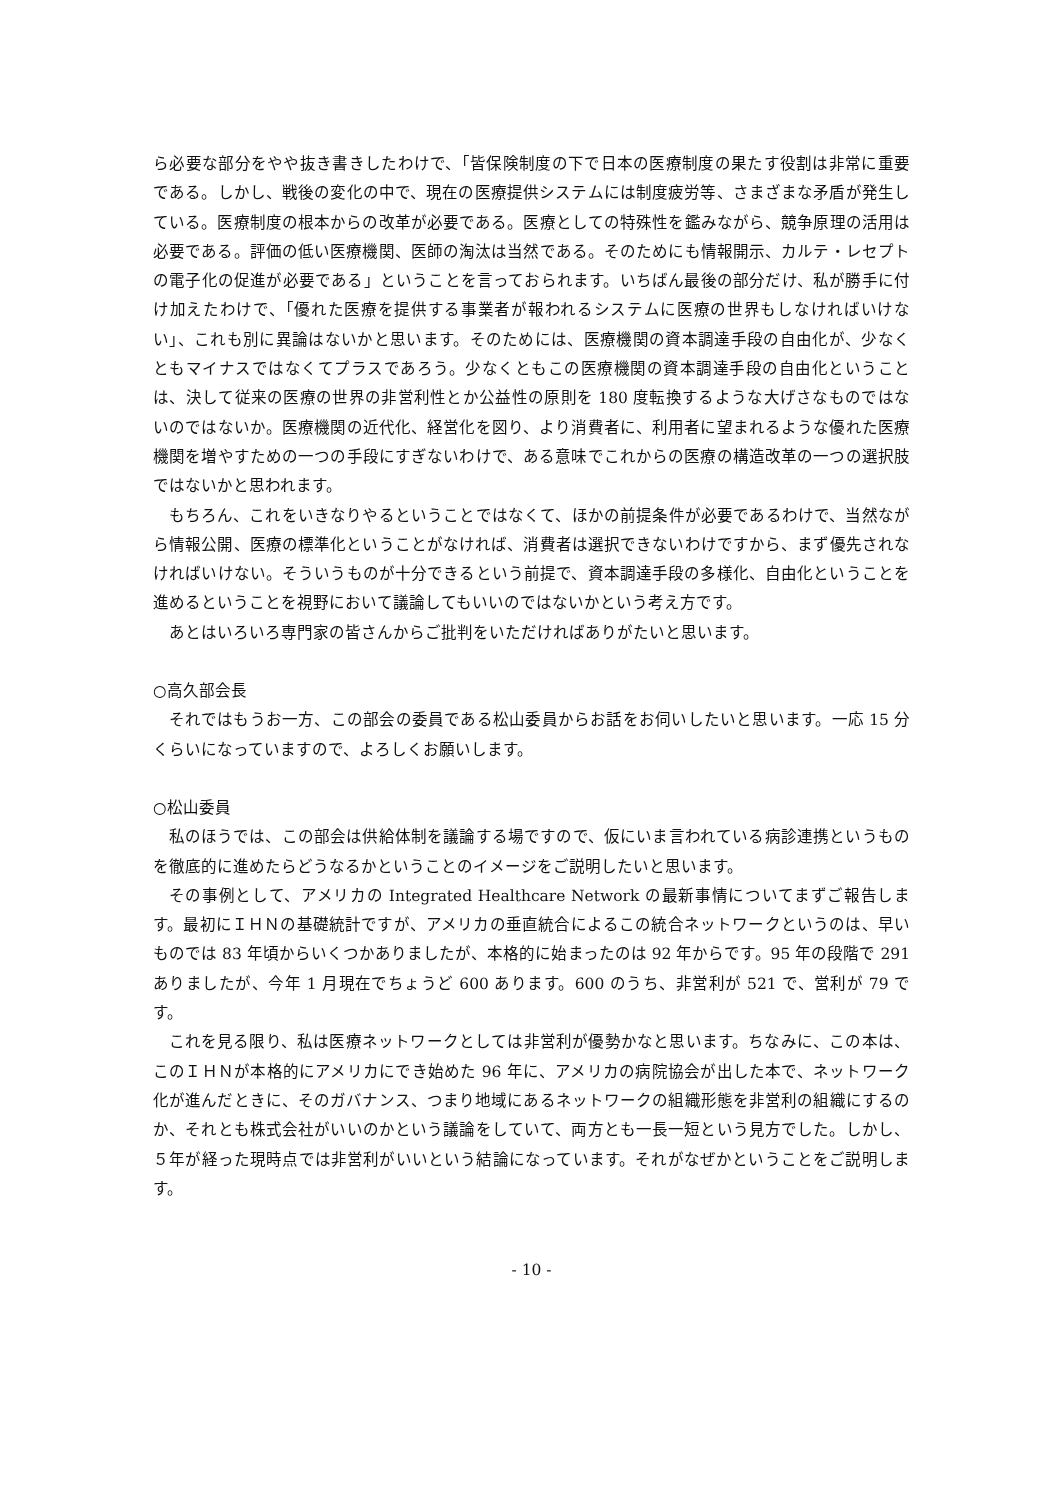ら必要な部分をやや抜き書きしたわけで、「皆保険制度の下で日本の医療制度の果たす役割は非常に重要である。しかし、戦後の変化の中で、現在の医療提供システムには制度疲労等、さまざまな矛盾が発生している。医療制度の根本からの改革が必要である。医療としての特殊性を鑑みながら、競争原理の活用は必要である。評価の低い医療機関、医師の淘汰は当然である。そのためにも情報開示、カルテ・レセプトの電子化の促進が必要である」ということを言っておられます。いちばん最後の部分だけ、私が勝手に付け加えたわけで、「優れた医療を提供する事業者が報われるシステムに医療の世界もしなければいけない」、これも別に異論はないかと思います。そのためには、医療機関の資本調達手段の自由化が、少なくともマイナスではなくてプラスであろう。少なくともこの医療機関の資本調達手段の自由化ということは、決して従来の医療の世界の非営利性とか公益性の原則を 180 度転換するような大げさなものではないのではないか。医療機関の近代化、経営化を図り、より消費者に、利用者に望まれるような優れた医療機関を増やすための一つの手段にすぎないわけで、ある意味でこれからの医療の構造改革の一つの選択肢ではないかと思われます。
もちろん、これをいきなりやるということではなくて、ほかの前提条件が必要であるわけで、当然ながら情報公開、医療の標準化ということがなければ、消費者は選択できないわけですから、まず優先されなければいけない。そういうものが十分できるという前提で、資本調達手段の多様化、自由化ということを進めるということを視野において議論してもいいのではないかという考え方です。
あとはいろいろ専門家の皆さんからご批判をいただければありがたいと思います。
○高久部会長
それではもうお一方、この部会の委員である松山委員からお話をお伺いしたいと思います。一応 15 分くらいになっていますので、よろしくお願いします。
○松山委員
私のほうでは、この部会は供給体制を議論する場ですので、仮にいま言われている病診連携というものを徹底的に進めたらどうなるかということのイメージをご説明したいと思います。
その事例として、アメリカの Integrated Healthcare Network の最新事情についてまずご報告します。最初にＩＨＮの基礎統計ですが、アメリカの垂直統合によるこの統合ネットワークというのは、早いものでは 83 年頃からいくつかありましたが、本格的に始まったのは 92 年からです。95 年の段階で 291 ありましたが、今年 1 月現在でちょうど 600 あります。600 のうち、非営利が 521 で、営利が 79 です。
これを見る限り、私は医療ネットワークとしては非営利が優勢かなと思います。ちなみに、この本は、このＩＨＮが本格的にアメリカにでき始めた 96 年に、アメリカの病院協会が出した本で、ネットワーク化が進んだときに、そのガバナンス、つまり地域にあるネットワークの組織形態を非営利の組織にするのか、それとも株式会社がいいのかという議論をしていて、両方とも一長一短という見方でした。しかし、５年が経った現時点では非営利がいいという結論になっています。それがなぜかということをご説明します。
- 10 -